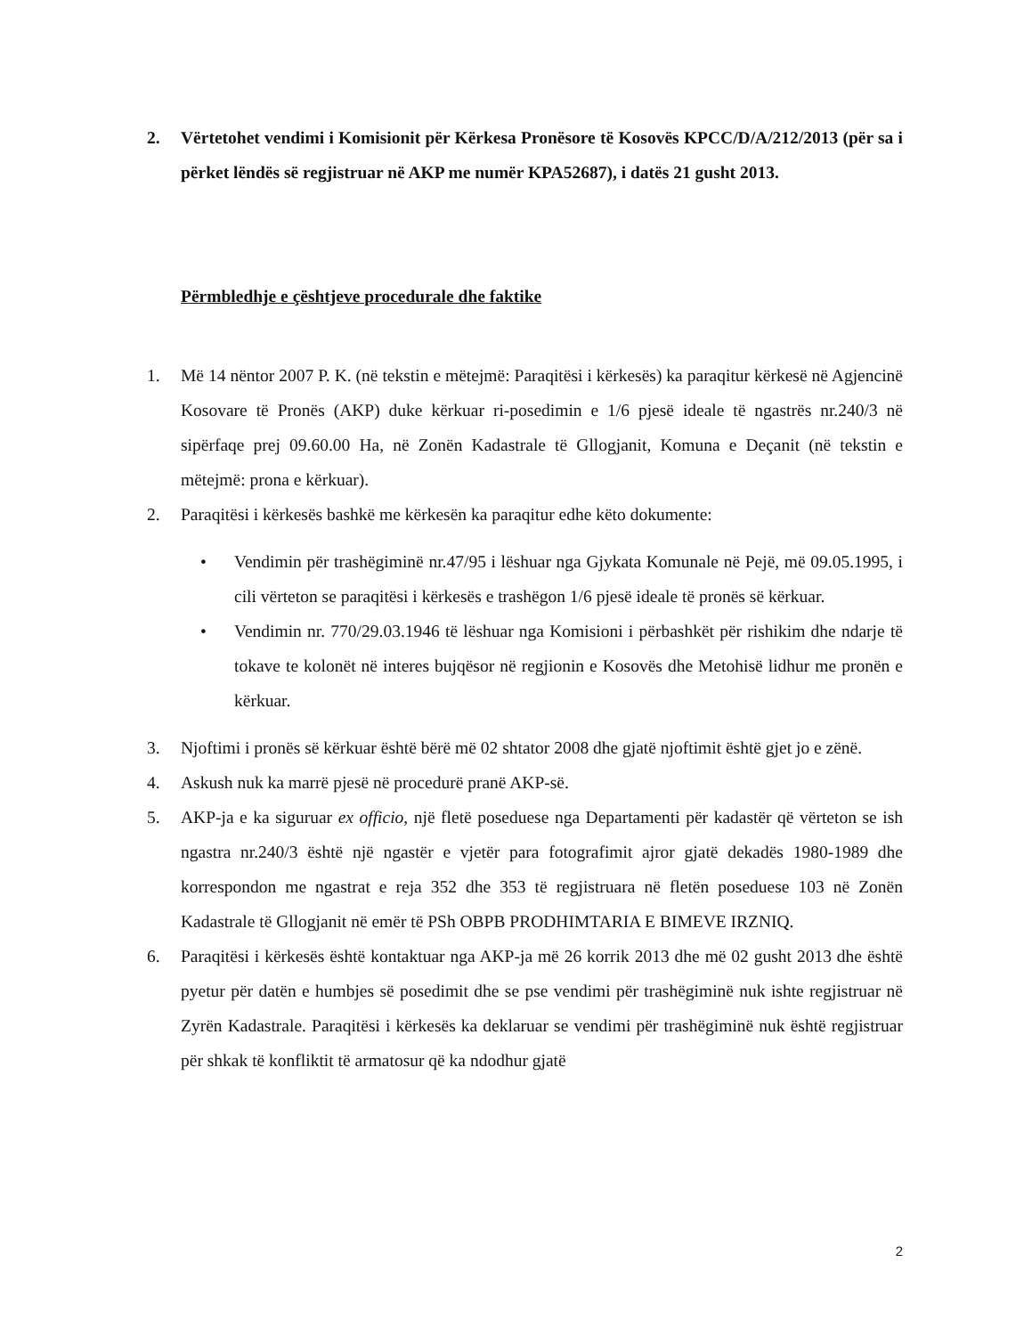2. Vërtetohet vendimi i Komisionit për Kërkesa Pronësore të Kosovës KPCC/D/A/212/2013 (për sa i përket lëndës së regjistruar në AKP me numër KPA52687), i datës 21 gusht 2013.
Përmbledhje e çështjeve procedurale dhe faktike
1. Më 14 nëntor 2007 P. K. (në tekstin e mëtejmë: Paraqitësi i kërkesës) ka paraqitur kërkesë në Agjencinë Kosovare të Pronës (AKP) duke kërkuar ri-posedimin e 1/6 pjesë ideale të ngastrës nr.240/3 në sipërfaqe prej 09.60.00 Ha, në Zonën Kadastrale të Gllogjanit, Komuna e Deçanit (në tekstin e mëtejmë: prona e kërkuar).
2. Paraqitësi i kërkesës bashkë me kërkesën ka paraqitur edhe këto dokumente:
• Vendimin për trashëgiminë nr.47/95 i lëshuar nga Gjykata Komunale në Pejë, më 09.05.1995, i cili vërteton se paraqitësi i kërkesës e trashëgon 1/6 pjesë ideale të pronës së kërkuar.
• Vendimin nr. 770/29.03.1946 të lëshuar nga Komisioni i përbashkët për rishikim dhe ndarje të tokave te kolonët në interes bujqësor në regjionin e Kosovës dhe Metohisë lidhur me pronën e kërkuar.
3. Njoftimi i pronës së kërkuar është bërë më 02 shtator 2008 dhe gjatë njoftimit është gjet jo e zënë.
4. Askush nuk ka marrë pjesë në procedurë pranë AKP-së.
5. AKP-ja e ka siguruar ex officio, një fletë poseduese nga Departamenti për kadastër që vërteton se ish ngastra nr.240/3 është një ngastër e vjetër para fotografimit ajror gjatë dekadës 1980-1989 dhe korrespondon me ngastrat e reja 352 dhe 353 të regjistruara në fletën poseduese 103 në Zonën Kadastrale të Gllogjanit në emër të PSh OBPB PRODHIMTARIA E BIMEVE IRZNIQ.
6. Paraqitësi i kërkesës është kontaktuar nga AKP-ja më 26 korrik 2013 dhe më 02 gusht 2013 dhe është pyetur për datën e humbjes së posedimit dhe se pse vendimi për trashëgiminë nuk ishte regjistruar në Zyrën Kadastrale. Paraqitësi i kërkesës ka deklaruar se vendimi për trashëgiminë nuk është regjistruar për shkak të konfliktit të armatosur që ka ndodhur gjatë
2